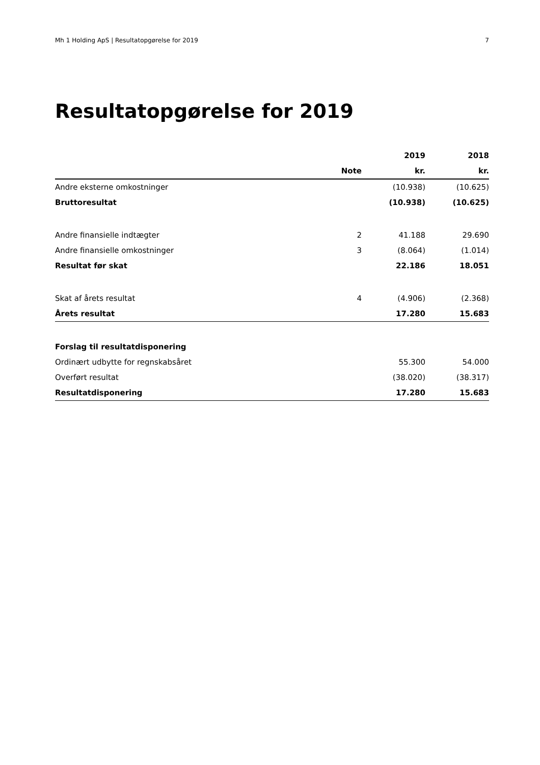Mh 1 Holding ApS | Resultatopgørelse for 2019 7
Resultatopgørelse for 2019
| | | 2019 | 2018 |
| --- | --- | --- | --- |
| | Note | kr. | kr. |
| Andre eksterne omkostninger | | (10.938) | (10.625) |
| Bruttoresultat | | (10.938) | (10.625) |
| Andre finansielle indtægter | 2 | 41.188 | 29.690 |
| Andre finansielle omkostninger | 3 | (8.064) | (1.014) |
| Resultat før skat | | 22.186 | 18.051 |
| Skat af årets resultat | 4 | (4.906) | (2.368) |
| Årets resultat | | 17.280 | 15.683 |
| Forslag til resultatdisponering | | | |
| Ordinært udbytte for regnskabsåret | | 55.300 | 54.000 |
| Overført resultat | | (38.020) | (38.317) |
| Resultatdisponering | | 17.280 | 15.683 |